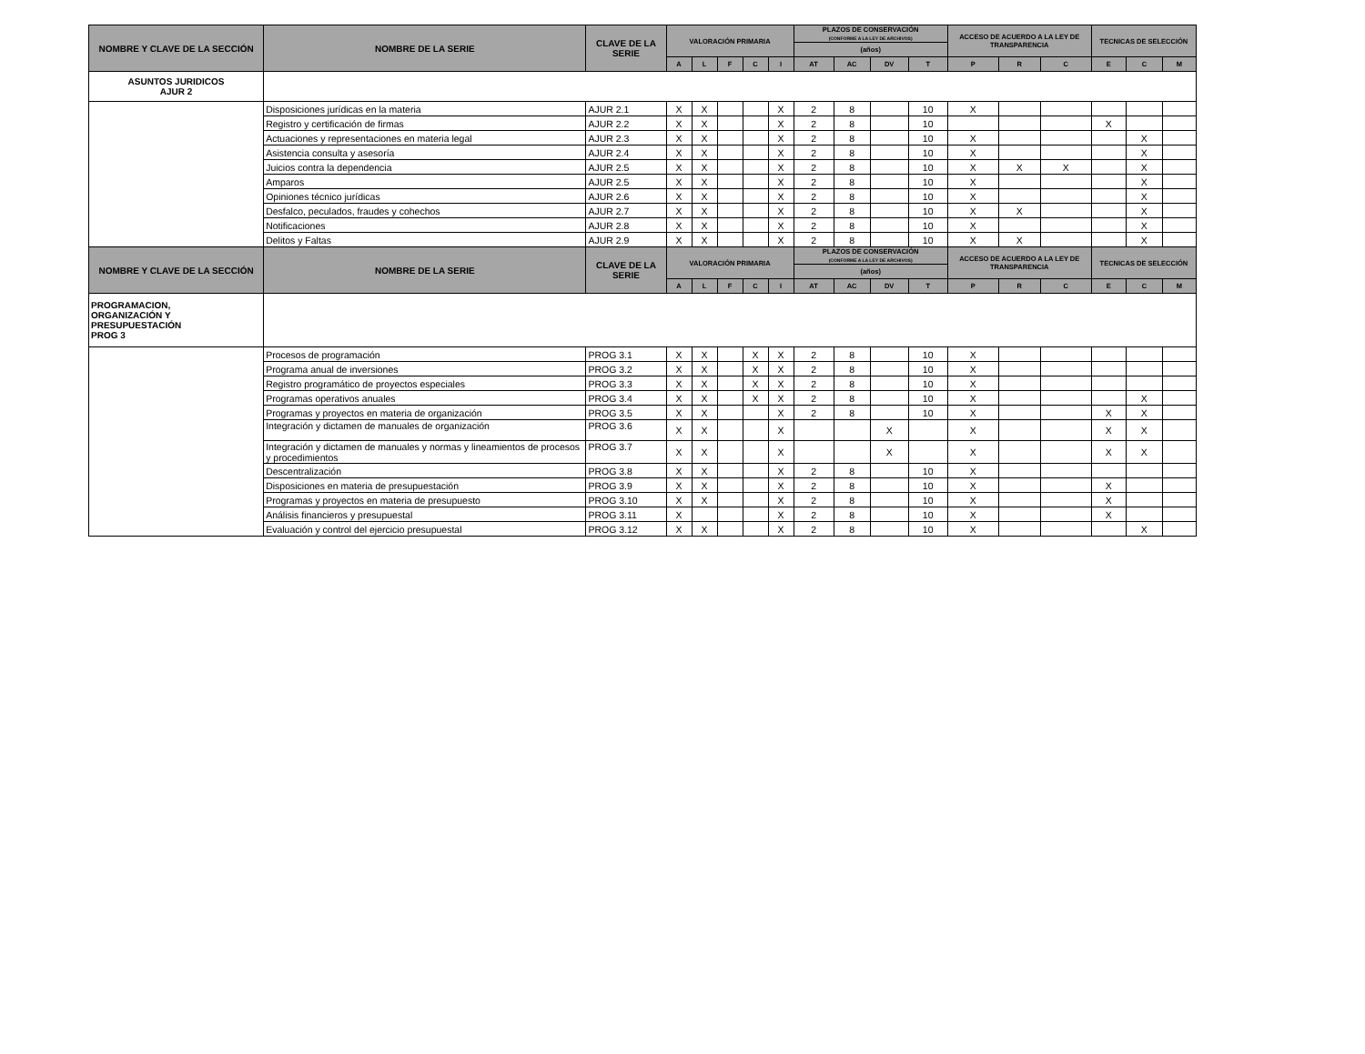| NOMBRE Y CLAVE DE LA SECCIÓN | NOMBRE DE LA SERIE | CLAVE DE LA SERIE | VALORACIÓN PRIMARIA | | | | | PLAZOS DE CONSERVACIÓN (CONFORME A LA LEY DE ARCHIVOS) | | | | ACCESO DE ACUERDO A LA LEY DE TRANSPARENCIA | | | TECNICAS DE SELECCIÓN | | |
| --- | --- | --- | --- | --- | --- | --- | --- | --- | --- | --- | --- | --- | --- | --- | --- | --- | --- |
| | | | | | | | | (años) | | | | | | | | | |
| | | | A | L | F | C | I | AT | AC | DV | T | P | R | C | E | C | M |
| ASUNTOS JURIDICOS AJUR 2 | | | | | | | | | | | | | | | | | |
| | Disposiciones jurídicas en la materia | AJUR 2.1 | X | X | | | X | 2 | 8 | | 10 | X | | | | | |
| | Registro y certificación de firmas | AJUR 2.2 | X | X | | | X | 2 | 8 | | 10 | | | | X | | |
| | Actuaciones y representaciones en materia legal | AJUR 2.3 | X | X | | | X | 2 | 8 | | 10 | X | | | | X | |
| | Asistencia consulta y asesoría | AJUR 2.4 | X | X | | | X | 2 | 8 | | 10 | X | | | | X | |
| | Juicios contra la dependencia | AJUR 2.5 | X | X | | | X | 2 | 8 | | 10 | X | X | X | | X | |
| | Amparos | AJUR 2.5 | X | X | | | X | 2 | 8 | | 10 | X | | | | X | |
| | Opiniones técnico jurídicas | AJUR 2.6 | X | X | | | X | 2 | 8 | | 10 | X | | | | X | |
| | Desfalco, peculados, fraudes y cohechos | AJUR 2.7 | X | X | | | X | 2 | 8 | | 10 | X | X | | | X | |
| | Notificaciones | AJUR 2.8 | X | X | | | X | 2 | 8 | | 10 | X | | | | X | |
| | Delitos y Faltas | AJUR 2.9 | X | X | | | X | 2 | 8 | | 10 | X | X | | | X | |
| NOMBRE Y CLAVE DE LA SECCIÓN | NOMBRE DE LA SERIE | CLAVE DE LA SERIE | VALORACIÓN PRIMARIA | | | | | PLAZOS DE CONSERVACIÓN (CONFORME A LA LEY DE ARCHIVOS) | | | | ACCESO DE ACUERDO A LA LEY DE TRANSPARENCIA | | | TECNICAS DE SELECCIÓN | | |
| | | | | | | | | (años) | | | | | | | | | |
| | | | A | L | F | C | I | AT | AC | DV | T | P | R | C | E | C | M |
| PROGRAMACION, ORGANIZACIÓN Y PRESUPUESTACIÓN PROG 3 | | | | | | | | | | | | | | | | | |
| | Procesos de programación | PROG 3.1 | X | X | | X | X | 2 | 8 | | 10 | X | | | | | |
| | Programa anual de inversiones | PROG 3.2 | X | X | | X | X | 2 | 8 | | 10 | X | | | | | |
| | Registro programático de proyectos especiales | PROG 3.3 | X | X | | X | X | 2 | 8 | | 10 | X | | | | | |
| | Programas operativos anuales | PROG 3.4 | X | X | | X | X | 2 | 8 | | 10 | X | | | | X | |
| | Programas y proyectos en materia de organización | PROG 3.5 | X | X | | | X | 2 | 8 | | 10 | X | | | X | X | |
| | Integración y dictamen de manuales de organización | PROG 3.6 | X | X | | | X | | | X | | X | | | X | X | |
| | Integración y dictamen de manuales y normas y lineamientos de procesos y procedimientos | PROG 3.7 | X | X | | | X | | | X | | X | | | X | X | |
| | Descentralización | PROG 3.8 | X | X | | | X | 2 | 8 | | 10 | X | | | | | |
| | Disposiciones en materia de presupuestación | PROG 3.9 | X | X | | | X | 2 | 8 | | 10 | X | | | X | | |
| | Programas y proyectos en materia de presupuesto | PROG 3.10 | X | X | | | X | 2 | 8 | | 10 | X | | | X | | |
| | Análisis financieros y presupuestal | PROG 3.11 | X | | | | X | 2 | 8 | | 10 | X | | | X | | |
| | Evaluación y control del ejercicio presupuestal | PROG 3.12 | X | X | | | X | 2 | 8 | | 10 | X | | | | X | |